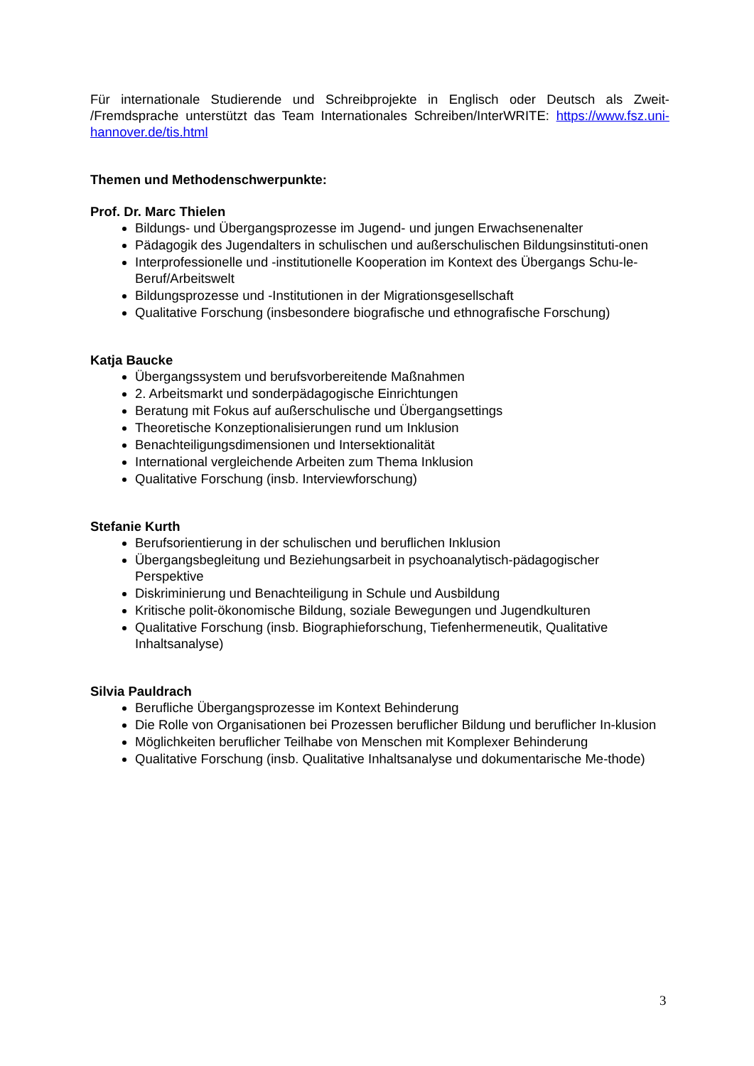Für internationale Studierende und Schreibprojekte in Englisch oder Deutsch als Zweit- /Fremdsprache unterstützt das Team Internationales Schreiben/InterWRITE: https://www.fsz.uni-hannover.de/tis.html
Themen und Methodenschwerpunkte:
Prof. Dr. Marc Thielen
Bildungs- und Übergangsprozesse im Jugend- und jungen Erwachsenenalter
Pädagogik des Jugendalters in schulischen und außerschulischen Bildungsinstituti-onen
Interprofessionelle und -institutionelle Kooperation im Kontext des Übergangs Schu-le-Beruf/Arbeitswelt
Bildungsprozesse und -Institutionen in der Migrationsgesellschaft
Qualitative Forschung (insbesondere biografische und ethnografische Forschung)
Katja Baucke
Übergangssystem und berufsvorbereitende Maßnahmen
2. Arbeitsmarkt und sonderpädagogische Einrichtungen
Beratung mit Fokus auf außerschulische und Übergangsettings
Theoretische Konzeptionalisierungen rund um Inklusion
Benachteiligungsdimensionen und Intersektionalität
International vergleichende Arbeiten zum Thema Inklusion
Qualitative Forschung (insb. Interviewforschung)
Stefanie Kurth
Berufsorientierung in der schulischen und beruflichen Inklusion
Übergangsbegleitung und Beziehungsarbeit in psychoanalytisch-pädagogischer Perspektive
Diskriminierung und Benachteiligung in Schule und Ausbildung
Kritische polit-ökonomische Bildung, soziale Bewegungen und Jugendkulturen
Qualitative Forschung (insb. Biographieforschung, Tiefenhermeneutik, Qualitative Inhaltsanalyse)
Silvia Pauldrach
Berufliche Übergangsprozesse im Kontext Behinderung
Die Rolle von Organisationen bei Prozessen beruflicher Bildung und beruflicher In-klusion
Möglichkeiten beruflicher Teilhabe von Menschen mit Komplexer Behinderung
Qualitative Forschung (insb. Qualitative Inhaltsanalyse und dokumentarische Me-thode)
3